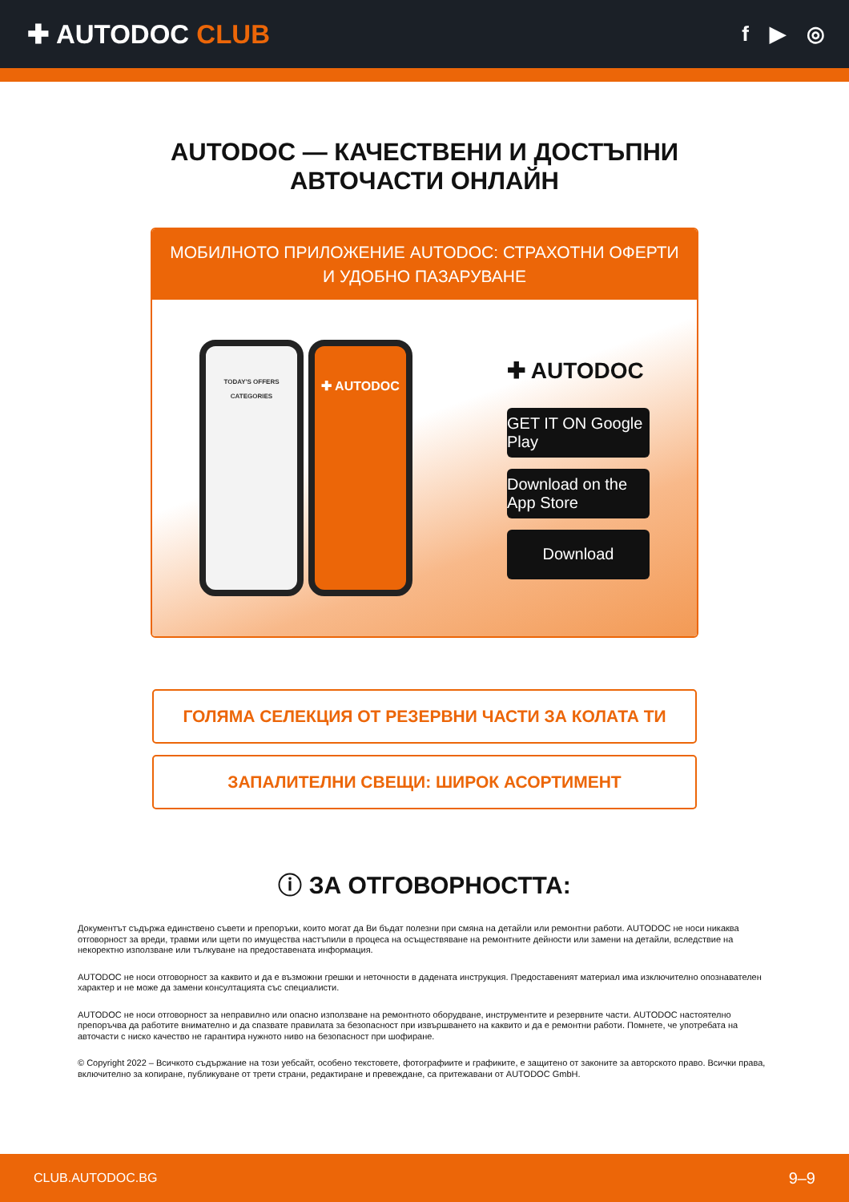✚ AUTODOC CLUB
f ▶ ◎
AUTODOC — КАЧЕСТВЕНИ И ДОСТЪПНИ
АВТОЧАСТИ ОНЛАЙН
МОБИЛНОТО ПРИЛОЖЕНИЕ AUTODOC: СТРАХОТНИ ОФЕРТИ И УДОБНО ПАЗАРУВАНЕ
TODAY'S OFFERS
CATEGORIES
✚ AUTODOC
✚ AUTODOC
GET IT ON Google Play
Download on the App Store
Download
ГОЛЯМА СЕЛЕКЦИЯ ОТ РЕЗЕРВНИ ЧАСТИ ЗА КОЛАТА ТИ
ЗАПАЛИТЕЛНИ СВЕЩИ: ШИРОК АСОРТИМЕНТ
ⓘ ЗА ОТГОВОРНОСТТА:
Документът съдържа единствено съвети и препоръки, които могат да Ви бъдат полезни при смяна на детайли или ремонтни работи. AUTODOC не носи никаква отговорност за вреди, травми или щети по имущества настъпили в процеса на осъществяване на ремонтните дейности или замени на детайли, вследствие на некоректно използване или тълкуване на предоставената информация.
AUTODOC не носи отговорност за каквито и да е възможни грешки и неточности в дадената инструкция. Предоставеният материал има изключително опознавателен характер и не може да замени консултацията със специалисти.
AUTODOC не носи отговорност за неправилно или опасно използване на ремонтното оборудване, инструментите и резервните части. AUTODOC настоятелно препоръчва да работите внимателно и да спазвате правилата за безопасност при извършването на каквито и да е ремонтни работи. Помнете, че употребата на авточасти с ниско качество не гарантира нужното ниво на безопасност при шофиране.
© Copyright 2022 – Всичкото съдържание на този уебсайт, особено текстовете, фотографиите и графиките, е защитено от законите за авторското право. Всички права, включително за копиране, публикуване от трети страни, редактиране и превеждане, са притежавани от AUTODOC GmbH.
CLUB.AUTODOC.BG 9–9